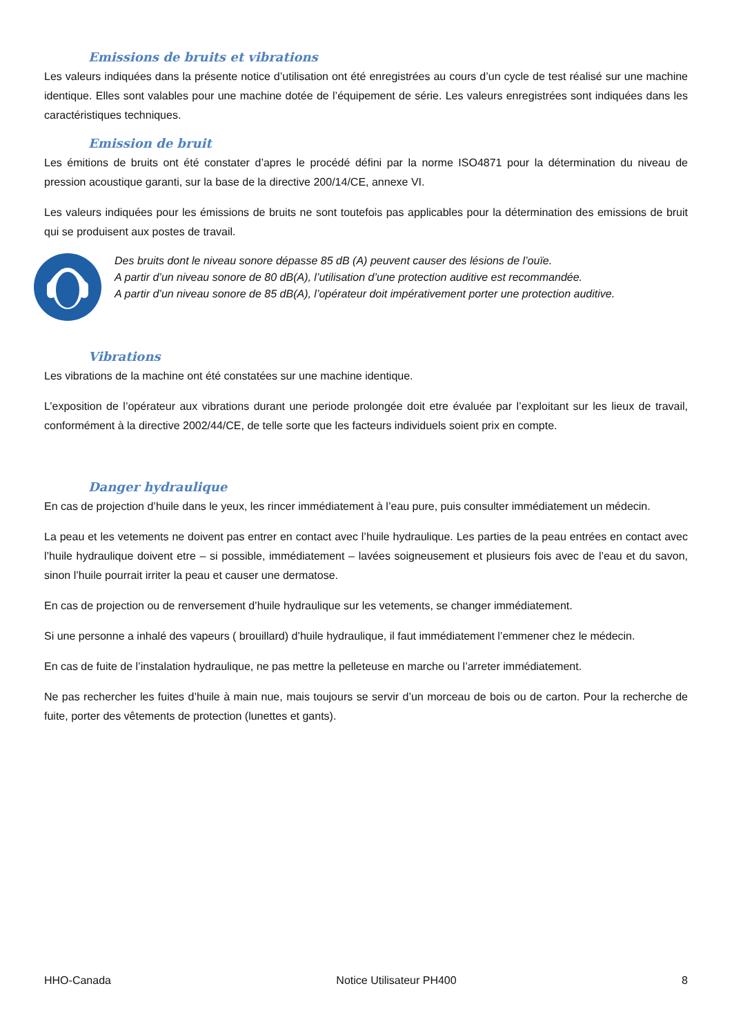Emissions de bruits et vibrations
Les valeurs indiquées dans la présente notice d’utilisation ont été enregistrées au cours d’un cycle de test réalisé sur une machine identique. Elles sont valables pour une machine dotée de l’équipement de série. Les valeurs enregistrées sont indiquées dans les caractéristiques techniques.
Emission de bruit
Les émitions de bruits ont été constater d’apres le procédé défini par la norme ISO4871 pour la détermination du niveau de pression acoustique garanti, sur la base de la directive 200/14/CE, annexe VI.
Les valeurs indiquées pour les émissions de bruits ne sont toutefois pas applicables pour la détermination des emissions de bruit qui se produisent aux postes de travail.
Des bruits dont le niveau sonore dépasse 85 dB (A) peuvent causer des lésions de l’ouïe.
A partir d’un niveau sonore de 80 dB(A), l’utilisation d’une protection auditive est recommandée.
A partir d’un niveau sonore de 85 dB(A), l’opérateur doit impérativement porter une protection auditive.
Vibrations
Les vibrations de la machine ont été constatées sur une machine identique.
L’exposition de l’opérateur aux vibrations durant une periode prolongée doit etre évaluée par l’exploitant sur les lieux de travail, conformément à la directive 2002/44/CE, de telle sorte que les facteurs individuels soient prix en compte.
Danger hydraulique
En cas de projection d’huile dans le yeux, les rincer immédiatement à l’eau pure, puis consulter immédiatement un médecin.
La peau et les vetements ne doivent pas entrer en contact avec l’huile hydraulique. Les parties de la peau entrées en contact avec l’huile hydraulique doivent etre – si possible, immédiatement – lavées soigneusement et plusieurs fois avec de l’eau et du savon, sinon l’huile pourrait irriter la peau et causer une dermatose.
En cas de projection ou de renversement d’huile hydraulique sur les vetements, se changer immédiatement.
Si une personne a inhalé des vapeurs ( brouillard) d’huile hydraulique, il faut immédiatement l’emmener chez le médecin.
En cas de fuite de l’instalation hydraulique, ne pas mettre la pelleteuse en marche ou l’arreter immédiatement.
Ne pas rechercher les fuites d’huile à main nue, mais toujours se servir d’un morceau de bois ou de carton. Pour la recherche de fuite, porter des vêtements de protection (lunettes et gants).
HHO-Canada Notice Utilisateur PH400 8